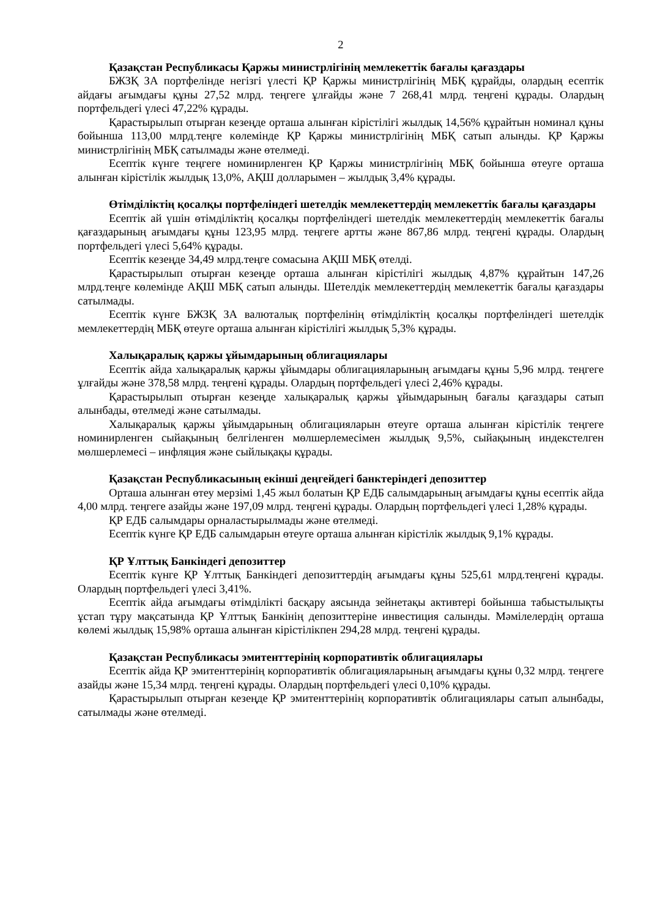2
Қазақстан Республикасы Қаржы министрлігінің мемлекеттік бағалы қағаздары
БЖЗҚ ЗА портфелінде негізгі үлесті ҚР Қаржы министрлігінің МБҚ құрайды, олардың есептік айдағы ағымдағы құны 27,52 млрд. теңгеге ұлғайды және 7 268,41 млрд. теңгені құрады. Олардың портфельдегі үлесі 47,22% құрады.
Қарастырылып отырған кезеңде орташа алынған кірістілігі жылдық 14,56% құрайтын номинал құны бойынша 113,00 млрд.теңге көлемінде ҚР Қаржы министрлігінің МБҚ сатып алынды. ҚР Қаржы министрлігінің МБҚ сатылмады және өтелмеді.
Есептік күнге теңгеге номинирленген ҚР Қаржы министрлігінің МБҚ бойынша өтеуге орташа алынған кірістілік жылдық 13,0%, АҚШ долларымен – жылдық 3,4% құрады.
Өтімділіктің қосалқы портфеліндегі шетелдік мемлекеттердің мемлекеттік бағалы қағаздары
Есептік ай үшін өтімділіктің қосалқы портфеліндегі шетелдік мемлекеттердің мемлекеттік бағалы қағаздарының ағымдағы құны 123,95 млрд. теңгеге артты және 867,86 млрд. теңгені құрады. Олардың портфельдегі үлесі 5,64% құрады.
Есептік кезеңде 34,49 млрд.теңге сомасына АҚШ МБҚ өтелді.
Қарастырылып отырған кезеңде орташа алынған кірістілігі жылдық 4,87% құрайтын 147,26 млрд.теңге көлемінде АҚШ МБҚ сатып алынды. Шетелдік мемлекеттердің мемлекеттік бағалы қағаздары сатылмады.
Есептік күнге БЖЗҚ ЗА валюталық портфелінің өтімділіктің қосалқы портфеліндегі шетелдік мемлекеттердің МБҚ өтеуге орташа алынған кірістілігі жылдық 5,3% құрады.
Халықаралық қаржы ұйымдарының облигациялары
Есептік айда халықаралық қаржы ұйымдары облигацияларының ағымдағы құны 5,96 млрд. теңгеге ұлғайды және 378,58 млрд. теңгені құрады. Олардың портфельдегі үлесі 2,46% құрады.
Қарастырылып отырған кезеңде халықаралық қаржы ұйымдарының бағалы қағаздары сатып алынбады, өтелмеді және сатылмады.
Халықаралық қаржы ұйымдарының облигацияларын өтеуге орташа алынған кірістілік теңгеге номинирленген сыйақының белгіленген мөлшерлемесімен жылдық 9,5%, сыйақының индекстелген мөлшерлемесі – инфляция және сыйлықақы құрады.
Қазақстан Республикасының екінші деңгейдегі банктеріндегі депозиттер
Орташа алынған өтеу мерзімі 1,45 жыл болатын ҚР ЕДБ салымдарының ағымдағы құны есептік айда 4,00 млрд. теңгеге азайды және 197,09 млрд. теңгені құрады. Олардың портфельдегі үлесі 1,28% құрады.
ҚР ЕДБ салымдары орналастырылмады және өтелмеді.
Есептік күнге ҚР ЕДБ салымдарын өтеуге орташа алынған кірістілік жылдық 9,1% құрады.
ҚР Ұлттық Банкіндегі депозиттер
Есептік күнге ҚР Ұлттық Банкіндегі депозиттердің ағымдағы құны 525,61 млрд.теңгені құрады. Олардың портфельдегі үлесі 3,41%.
Есептік айда ағымдағы өтімділікті басқару аясында зейнетақы активтері бойынша табыстылықты ұстап тұру мақсатында ҚР Ұлттық Банкінің депозиттеріне инвестиция салынды. Мәмілелердің орташа көлемі жылдық 15,98% орташа алынған кірістілікпен 294,28 млрд. теңгені құрады.
Қазақстан Республикасы эмитенттерінің корпоративтік облигациялары
Есептік айда ҚР эмитенттерінің корпоративтік облигацияларының ағымдағы құны 0,32 млрд. теңгеге азайды және 15,34 млрд. теңгені құрады. Олардың портфельдегі үлесі 0,10% құрады.
Қарастырылып отырған кезеңде ҚР эмитенттерінің корпоративтік облигациялары сатып алынбады, сатылмады және өтелмеді.